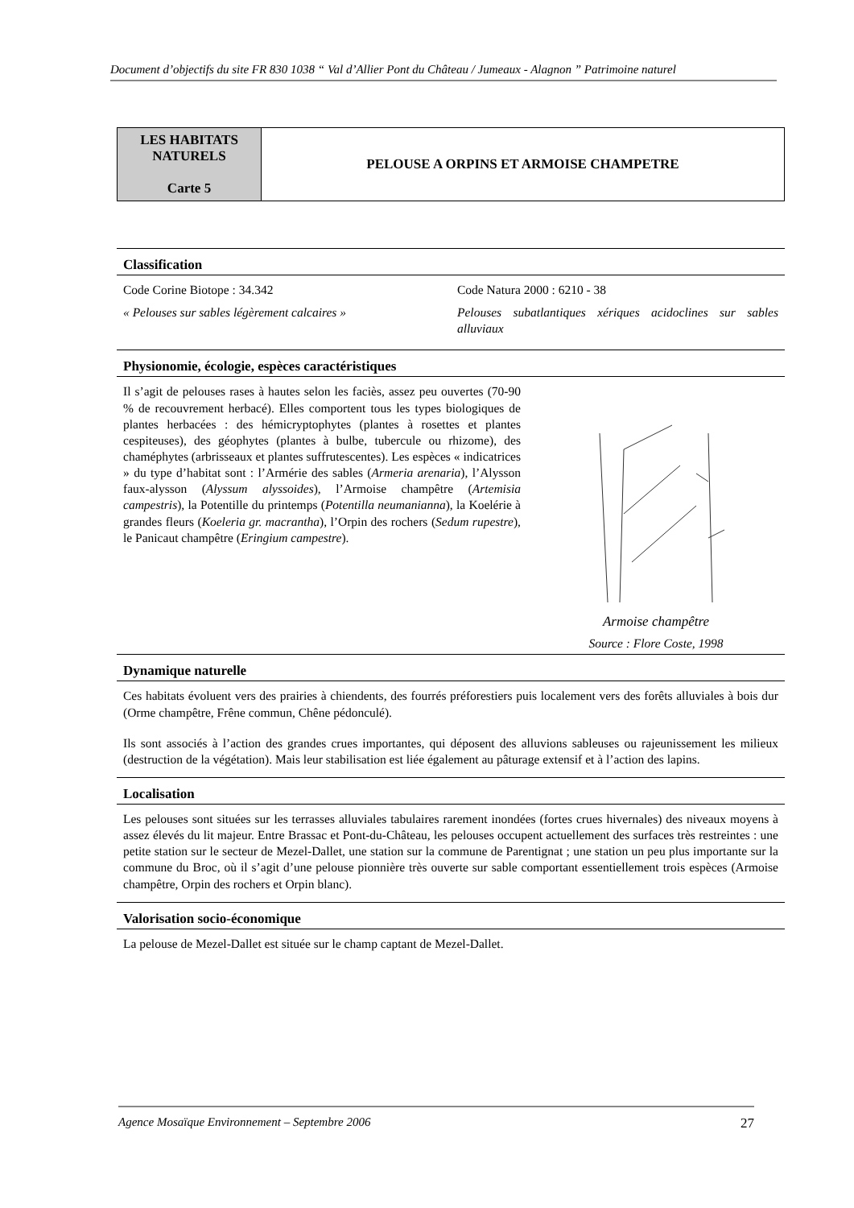Document d’objectifs du site FR 830 1038 “ Val d’Allier Pont du Château / Jumeaux - Alagnon ” Patrimoine naturel
| LES HABITATS NATURELS Carte 5 | PELOUSE A ORPINS ET ARMOISE CHAMPETRE |
Classification
Code Corine Biotope : 34.342
« Pelouses sur sables légèrement calcaires »
Code Natura 2000 : 6210 - 38
Pelouses subatlantiques xériques acidoclines sur sables alluviaux
Physionomie, écologie, espèces caractéristiques
Il s’agit de pelouses rases à hautes selon les faciès, assez peu ouvertes (70-90 % de recouvrement herbacé). Elles comportent tous les types biologiques de plantes herbacées : des hémicryptophytes (plantes à rosettes et plantes cespiteuses), des géophytes (plantes à bulbe, tubercule ou rhizome), des chaméphytes (arbrisseaux et plantes suffrutescentes). Les espèces « indicatrices » du type d’habitat sont : l’Armérie des sables (Armeria arenaria), l’Alysson faux-alysson (Alyssum alyssoides), l’Armoise champêtre (Artemisia campestris), la Potentille du printemps (Potentilla neumanianna), la Koelérie à grandes fleurs (Koeleria gr. macrantha), l’Orpin des rochers (Sedum rupestre), le Panicaut champêtre (Eringium campestre).
Armoise champêtre
Source : Flore Coste, 1998
Dynamique naturelle
Ces habitats évoluent vers des prairies à chiendents, des fourrés préforestiers puis localement vers des forêts alluviales à bois dur (Orme champêtre, Frêne commun, Chêne pédonculé).
Ils sont associés à l’action des grandes crues importantes, qui déposent des alluvions sableuses ou rajeunissement les milieux (destruction de la végétation). Mais leur stabilisation est liée également au pâturage extensif et à l’action des lapins.
Localisation
Les pelouses sont situées sur les terrasses alluviales tabulaires rarement inondées (fortes crues hivernales) des niveaux moyens à assez élevés du lit majeur. Entre Brassac et Pont-du-Château, les pelouses occupent actuellement des surfaces très restreintes : une petite station sur le secteur de Mezel-Dallet, une station sur la commune de Parentignat ; une station un peu plus importante sur la commune du Broc, où il s’agit d’une pelouse pionnière très ouverte sur sable comportant essentiellement trois espèces (Armoise champêtre, Orpin des rochers et Orpin blanc).
Valorisation socio-économique
La pelouse de Mezel-Dallet est située sur le champ captant de Mezel-Dallet.
Agence Mosaïque Environnement – Septembre 2006 27